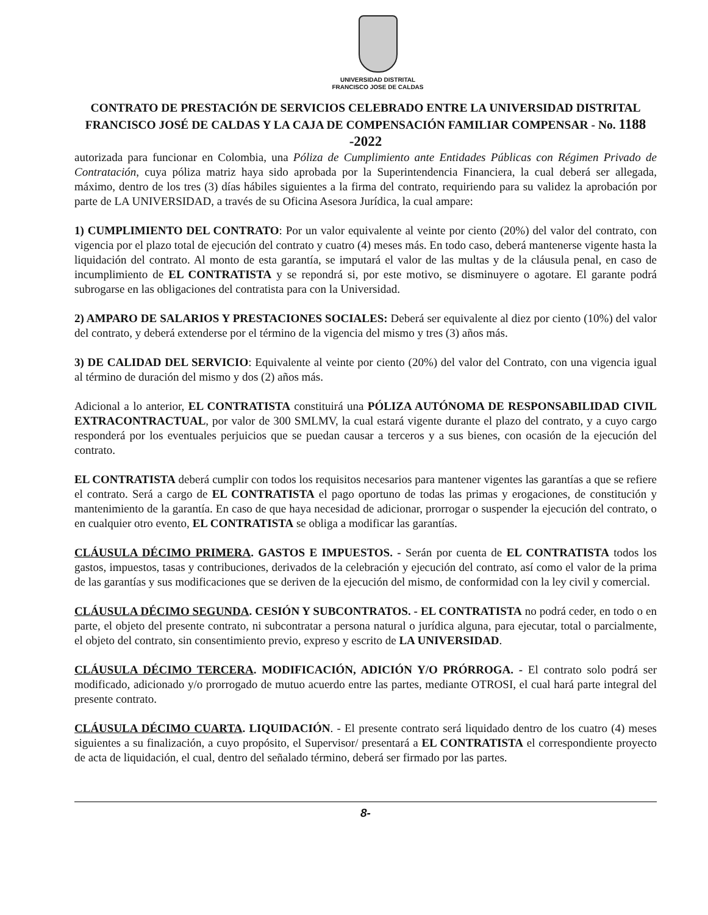UNIVERSIDAD DISTRITAL
FRANCISCO JOSE DE CALDAS
CONTRATO DE PRESTACIÓN DE SERVICIOS CELEBRADO ENTRE LA UNIVERSIDAD DISTRITAL FRANCISCO JOSÉ DE CALDAS Y LA CAJA DE COMPENSACIÓN FAMILIAR COMPENSAR - No. 1188 -2022
autorizada para funcionar en Colombia, una Póliza de Cumplimiento ante Entidades Públicas con Régimen Privado de Contratación, cuya póliza matriz haya sido aprobada por la Superintendencia Financiera, la cual deberá ser allegada, máximo, dentro de los tres (3) días hábiles siguientes a la firma del contrato, requiriendo para su validez la aprobación por parte de LA UNIVERSIDAD, a través de su Oficina Asesora Jurídica, la cual ampare:
1) CUMPLIMIENTO DEL CONTRATO: Por un valor equivalente al veinte por ciento (20%) del valor del contrato, con vigencia por el plazo total de ejecución del contrato y cuatro (4) meses más. En todo caso, deberá mantenerse vigente hasta la liquidación del contrato. Al monto de esta garantía, se imputará el valor de las multas y de la cláusula penal, en caso de incumplimiento de EL CONTRATISTA y se repondrá si, por este motivo, se disminuyere o agotare. El garante podrá subrogarse en las obligaciones del contratista para con la Universidad.
2) AMPARO DE SALARIOS Y PRESTACIONES SOCIALES: Deberá ser equivalente al diez por ciento (10%) del valor del contrato, y deberá extenderse por el término de la vigencia del mismo y tres (3) años más.
3) DE CALIDAD DEL SERVICIO: Equivalente al veinte por ciento (20%) del valor del Contrato, con una vigencia igual al término de duración del mismo y dos (2) años más.
Adicional a lo anterior, EL CONTRATISTA constituirá una PÓLIZA AUTÓNOMA DE RESPONSABILIDAD CIVIL EXTRACONTRACTUAL, por valor de 300 SMLMV, la cual estará vigente durante el plazo del contrato, y a cuyo cargo responderá por los eventuales perjuicios que se puedan causar a terceros y a sus bienes, con ocasión de la ejecución del contrato.
EL CONTRATISTA deberá cumplir con todos los requisitos necesarios para mantener vigentes las garantías a que se refiere el contrato. Será a cargo de EL CONTRATISTA el pago oportuno de todas las primas y erogaciones, de constitución y mantenimiento de la garantía. En caso de que haya necesidad de adicionar, prorrogar o suspender la ejecución del contrato, o en cualquier otro evento, EL CONTRATISTA se obliga a modificar las garantías.
CLÁUSULA DÉCIMO PRIMERA. GASTOS E IMPUESTOS. - Serán por cuenta de EL CONTRATISTA todos los gastos, impuestos, tasas y contribuciones, derivados de la celebración y ejecución del contrato, así como el valor de la prima de las garantías y sus modificaciones que se deriven de la ejecución del mismo, de conformidad con la ley civil y comercial.
CLÁUSULA DÉCIMO SEGUNDA. CESIÓN Y SUBCONTRATOS. - EL CONTRATISTA no podrá ceder, en todo o en parte, el objeto del presente contrato, ni subcontratar a persona natural o jurídica alguna, para ejecutar, total o parcialmente, el objeto del contrato, sin consentimiento previo, expreso y escrito de LA UNIVERSIDAD.
CLÁUSULA DÉCIMO TERCERA. MODIFICACIÓN, ADICIÓN Y/O PRÓRROGA. - El contrato solo podrá ser modificado, adicionado y/o prorrogado de mutuo acuerdo entre las partes, mediante OTROSI, el cual hará parte integral del presente contrato.
CLÁUSULA DÉCIMO CUARTA. LIQUIDACIÓN. - El presente contrato será liquidado dentro de los cuatro (4) meses siguientes a su finalización, a cuyo propósito, el Supervisor/ presentará a EL CONTRATISTA el correspondiente proyecto de acta de liquidación, el cual, dentro del señalado término, deberá ser firmado por las partes.
8-